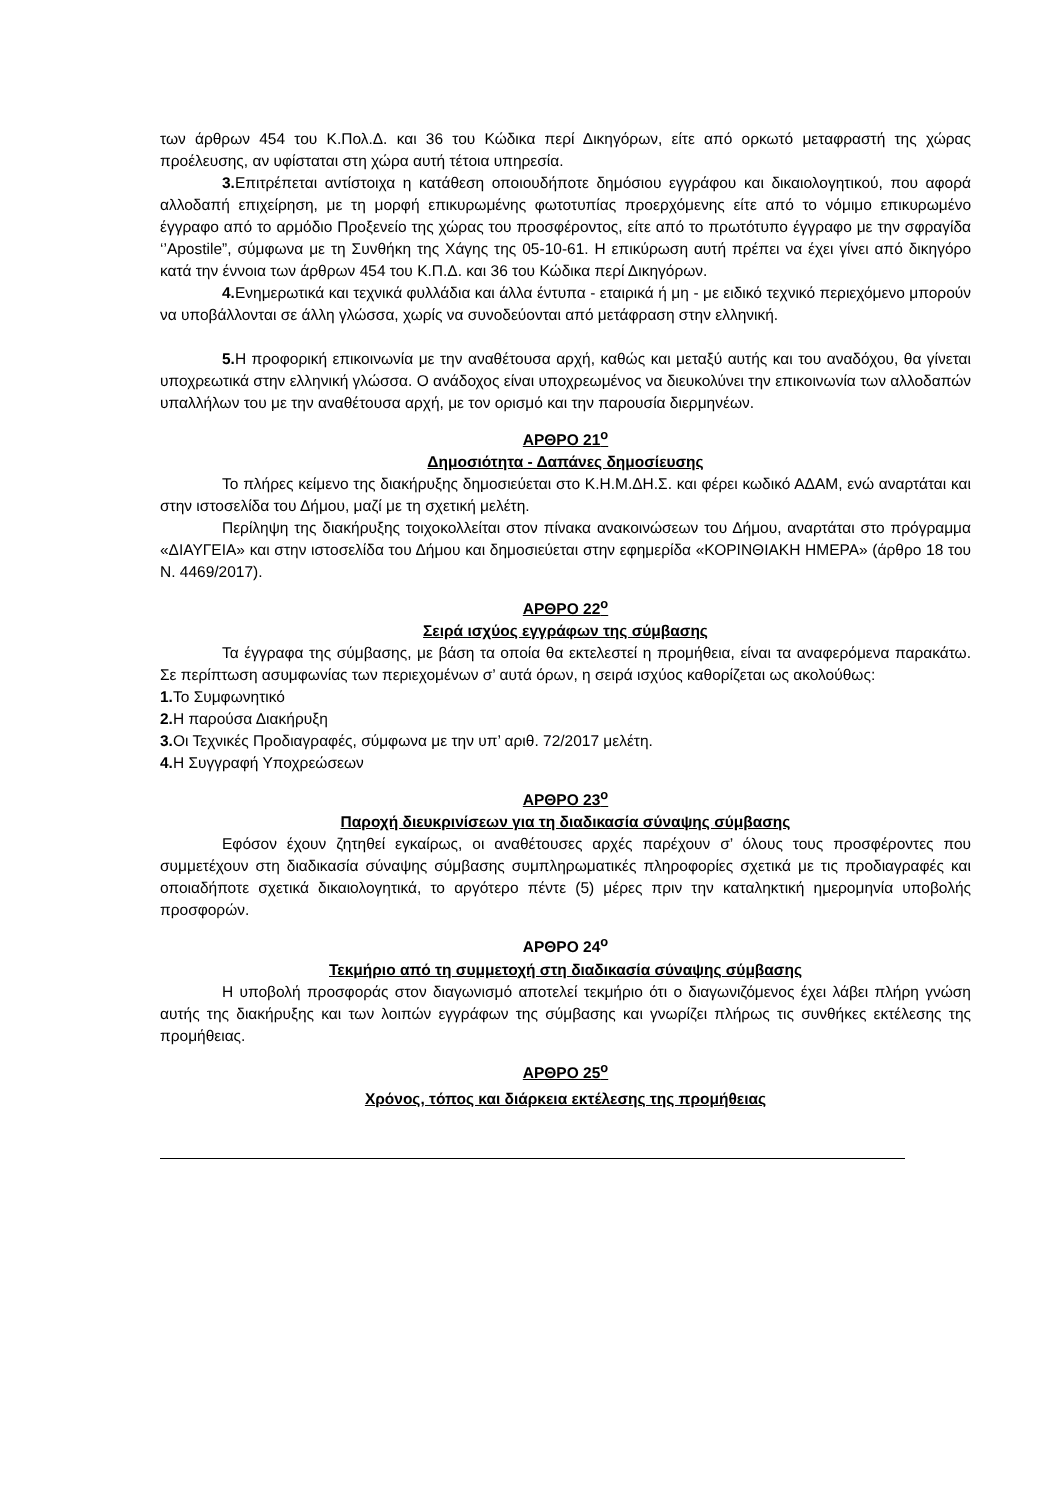των άρθρων 454 του Κ.Πολ.Δ. και 36 του Κώδικα περί Δικηγόρων, είτε από ορκωτό μεταφραστή της χώρας προέλευσης, αν υφίσταται στη χώρα αυτή τέτοια υπηρεσία.
3. Επιτρέπεται αντίστοιχα η κατάθεση οποιουδήποτε δημόσιου εγγράφου και δικαιολογητικού, που αφορά αλλοδαπή επιχείρηση, με τη μορφή επικυρωμένης φωτοτυπίας προερχόμενης είτε από το νόμιμο επικυρωμένο έγγραφο από το αρμόδιο Προξενείο της χώρας του προσφέροντος, είτε από το πρωτότυπο έγγραφο με την σφραγίδα ‘’Apostile”, σύμφωνα με τη Συνθήκη της Χάγης της 05-10-61. Η επικύρωση αυτή πρέπει να έχει γίνει από δικηγόρο κατά την έννοια των άρθρων 454 του Κ.Π.Δ. και 36 του Κώδικα περί Δικηγόρων.
4. Ενημερωτικά και τεχνικά φυλλάδια και άλλα έντυπα - εταιρικά ή μη - με ειδικό τεχνικό περιεχόμενο μπορούν να υποβάλλονται σε άλλη γλώσσα, χωρίς να συνοδεύονται από μετάφραση στην ελληνική.
5. Η προφορική επικοινωνία με την αναθέτουσα αρχή, καθώς και μεταξύ αυτής και του αναδόχου, θα γίνεται υποχρεωτικά στην ελληνική γλώσσα. Ο ανάδοχος είναι υποχρεωμένος να διευκολύνει την επικοινωνία των αλλοδαπών υπαλλήλων του με την αναθέτουσα αρχή, με τον ορισμό και την παρουσία διερμηνέων.
ΑΡΘΡΟ 21<sup>ο</sup>
Δημοσιότητα - Δαπάνες δημοσίευσης
Το πλήρες κείμενο της διακήρυξης δημοσιεύεται στο Κ.Η.Μ.ΔΗ.Σ. και φέρει κωδικό ΑΔΑΜ, ενώ αναρτάται και στην ιστοσελίδα του Δήμου, μαζί με τη σχετική μελέτη.
Περίληψη της διακήρυξης τοιχοκολλείται στον πίνακα ανακοινώσεων του Δήμου, αναρτάται στο πρόγραμμα «ΔΙΑΥΓΕΙΑ» και στην ιστοσελίδα του Δήμου και δημοσιεύεται στην εφημερίδα «ΚΟΡΙΝΘΙΑΚΗ ΗΜΕΡΑ» (άρθρο 18 του Ν. 4469/2017).
ΑΡΘΡΟ 22<sup>ο</sup>
Σειρά ισχύος εγγράφων της σύμβασης
Τα έγγραφα της σύμβασης, με βάση τα οποία θα εκτελεστεί η προμήθεια, είναι τα αναφερόμενα παρακάτω. Σε περίπτωση ασυμφωνίας των περιεχομένων σ’ αυτά όρων, η σειρά ισχύος καθορίζεται ως ακολούθως:
1. Το Συμφωνητικό
2. Η παρούσα Διακήρυξη
3. Οι Τεχνικές Προδιαγραφές, σύμφωνα με την υπ’ αριθ. 72/2017 μελέτη.
4. Η Συγγραφή Υποχρεώσεων
ΑΡΘΡΟ 23<sup>ο</sup>
Παροχή διευκρινίσεων για τη διαδικασία σύναψης σύμβασης
Εφόσον έχουν ζητηθεί εγκαίρως, οι αναθέτουσες αρχές παρέχουν σ’ όλους τους προσφέροντες που συμμετέχουν στη διαδικασία σύναψης σύμβασης συμπληρωματικές πληροφορίες σχετικά με τις προδιαγραφές και οποιαδήποτε σχετικά δικαιολογητικά, το αργότερο πέντε (5) μέρες πριν την καταληκτική ημερομηνία υποβολής προσφορών.
ΑΡΘΡΟ 24<sup>ο</sup>
Τεκμήριο από τη συμμετοχή στη διαδικασία σύναψης σύμβασης
Η υποβολή προσφοράς στον διαγωνισμό αποτελεί τεκμήριο ότι ο διαγωνιζόμενος έχει λάβει πλήρη γνώση αυτής της διακήρυξης και των λοιπών εγγράφων της σύμβασης και γνωρίζει πλήρως τις συνθήκες εκτέλεσης της προμήθειας.
ΑΡΘΡΟ 25<sup>ο</sup>
Χρόνος, τόπος και διάρκεια εκτέλεσης της προμήθειας